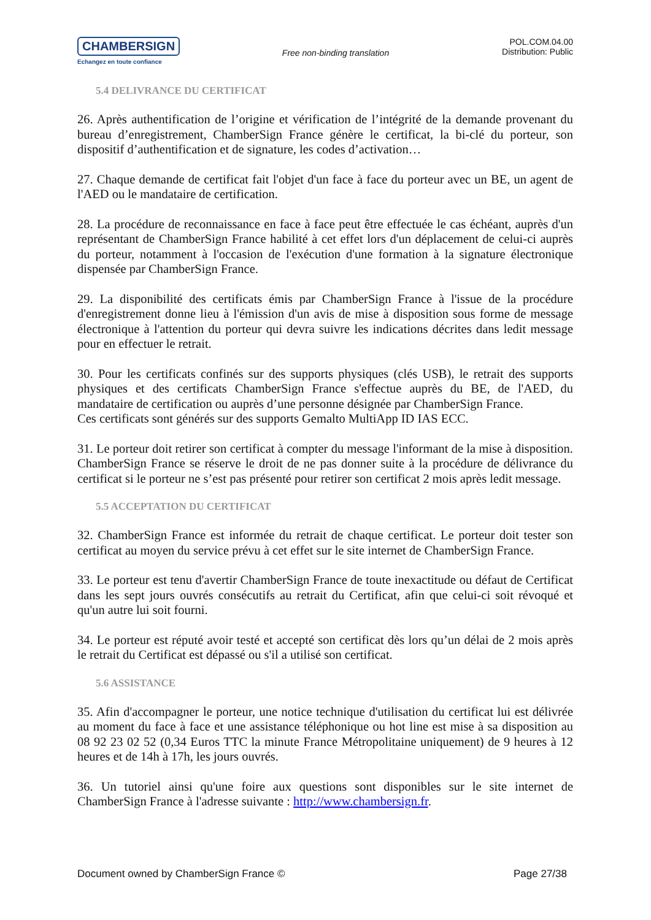CHAMBERSIGN
Echangez en toute confiance
Free non-binding translation
POL.COM.04.00
Distribution: Public
5.4 DELIVRANCE DU CERTIFICAT
26. Après authentification de l’origine et vérification de l’intégrité de la demande provenant du bureau d’enregistrement, ChamberSign France génère le certificat, la bi-clé du porteur, son dispositif d’authentification et de signature, les codes d’activation…
27. Chaque demande de certificat fait l'objet d'un face à face du porteur avec un BE, un agent de l'AED ou le mandataire de certification.
28. La procédure de reconnaissance en face à face peut être effectuée le cas échéant, auprès d'un représentant de ChamberSign France habilité à cet effet lors d'un déplacement de celui-ci auprès du porteur, notamment à l'occasion de l'exécution d'une formation à la signature électronique dispensée par ChamberSign France.
29. La disponibilité des certificats émis par ChamberSign France à l'issue de la procédure d'enregistrement donne lieu à l'émission d'un avis de mise à disposition sous forme de message électronique à l'attention du porteur qui devra suivre les indications décrites dans ledit message pour en effectuer le retrait.
30. Pour les certificats confinés sur des supports physiques (clés USB), le retrait des supports physiques et des certificats ChamberSign France s'effectue auprès du BE, de l'AED, du mandataire de certification ou auprès d’une personne désignée par ChamberSign France.
Ces certificats sont générés sur des supports Gemalto MultiApp ID IAS ECC.
31. Le porteur doit retirer son certificat à compter du message l'informant de la mise à disposition. ChamberSign France se réserve le droit de ne pas donner suite à la procédure de délivrance du certificat si le porteur ne s’est pas présenté pour retirer son certificat 2 mois après ledit message.
5.5 ACCEPTATION DU CERTIFICAT
32. ChamberSign France est informée du retrait de chaque certificat. Le porteur doit tester son certificat au moyen du service prévu à cet effet sur le site internet de ChamberSign France.
33. Le porteur est tenu d'avertir ChamberSign France de toute inexactitude ou défaut de Certificat dans les sept jours ouvrés consécutifs au retrait du Certificat, afin que celui-ci soit révoqué et qu'un autre lui soit fourni.
34. Le porteur est réputé avoir testé et accepté son certificat dès lors qu’un délai de 2 mois après le retrait du Certificat est dépassé ou s'il a utilisé son certificat.
5.6 ASSISTANCE
35. Afin d'accompagner le porteur, une notice technique d'utilisation du certificat lui est délivrée au moment du face à face et une assistance téléphonique ou hot line est mise à sa disposition au 08 92 23 02 52 (0,34 Euros TTC la minute France Métropolitaine uniquement) de 9 heures à 12 heures et de 14h à 17h, les jours ouvrés.
36. Un tutoriel ainsi qu'une foire aux questions sont disponibles sur le site internet de ChamberSign France à l'adresse suivante : http://www.chambersign.fr.
Document owned by ChamberSign France © Page 27/38